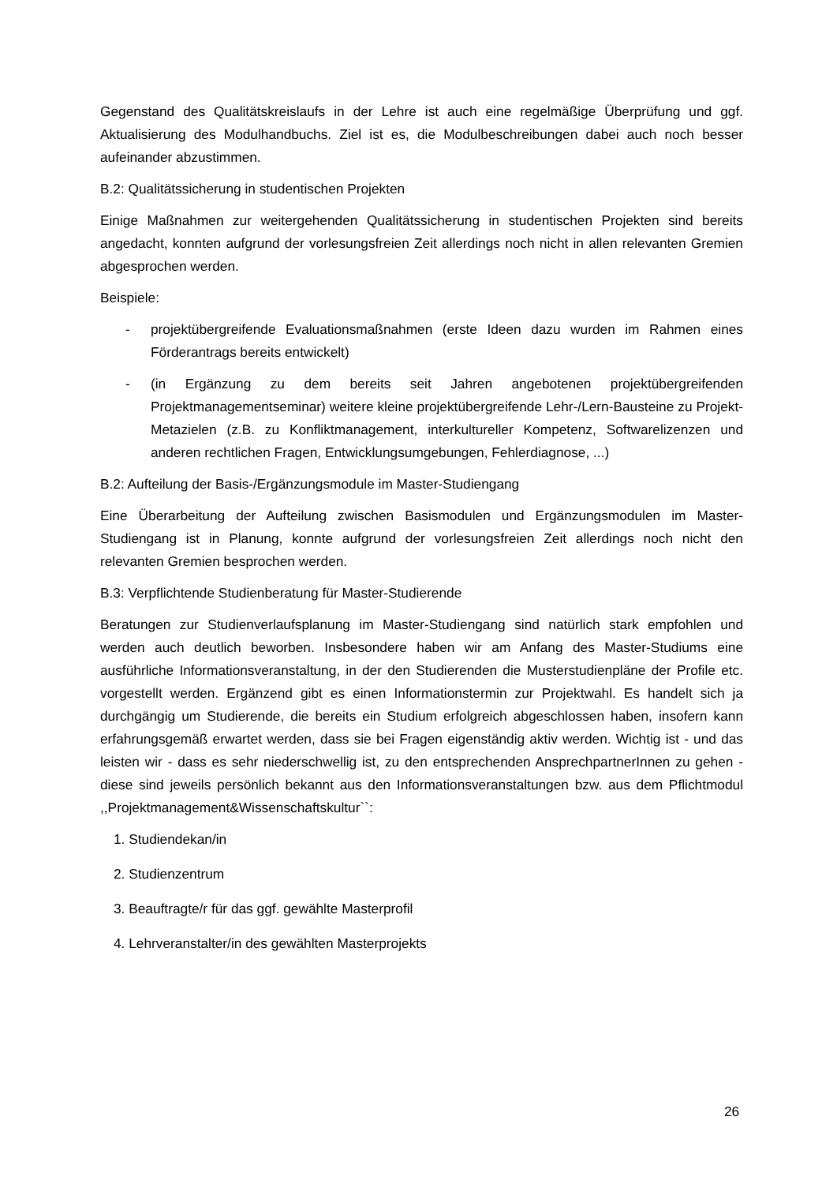Gegenstand des Qualitätskreislaufs in der Lehre ist auch eine regelmäßige Überprüfung und ggf. Aktualisierung des Modulhandbuchs. Ziel ist es, die Modulbeschreibungen dabei auch noch besser aufeinander abzustimmen.
B.2: Qualitätssicherung in studentischen Projekten
Einige Maßnahmen zur weitergehenden Qualitätssicherung in studentischen Projekten sind bereits angedacht, konnten aufgrund der vorlesungsfreien Zeit allerdings noch nicht in allen relevanten Gremien abgesprochen werden.
Beispiele:
- projektübergreifende Evaluationsmaßnahmen (erste Ideen dazu wurden im Rahmen eines Förderantrags bereits entwickelt)
- (in Ergänzung zu dem bereits seit Jahren angebotenen projektübergreifenden Projektmanagementseminar) weitere kleine projektübergreifende Lehr-/Lern-Bausteine zu Projekt-Metazielen (z.B. zu Konfliktmanagement, interkultureller Kompetenz, Softwarelizenzen und anderen rechtlichen Fragen, Entwicklungsumgebungen, Fehlerdiagnose, ...)
B.2: Aufteilung der Basis-/Ergänzungsmodule im Master-Studiengang
Eine Überarbeitung der Aufteilung zwischen Basismodulen und Ergänzungsmodulen im Master-Studiengang ist in Planung, konnte aufgrund der vorlesungsfreien Zeit allerdings noch nicht den relevanten Gremien besprochen werden.
B.3: Verpflichtende Studienberatung für Master-Studierende
Beratungen zur Studienverlaufsplanung im Master-Studiengang sind natürlich stark empfohlen und werden auch deutlich beworben. Insbesondere haben wir am Anfang des Master-Studiums eine ausführliche Informationsveranstaltung, in der den Studierenden die Musterstudienpläne der Profile etc. vorgestellt werden. Ergänzend gibt es einen Informationstermin zur Projektwahl. Es handelt sich ja durchgängig um Studierende, die bereits ein Studium erfolgreich abgeschlossen haben, insofern kann erfahrungsgemäß erwartet werden, dass sie bei Fragen eigenständig aktiv werden. Wichtig ist - und das leisten wir - dass es sehr niederschwellig ist, zu den entsprechenden AnsprechpartnerInnen zu gehen - diese sind jeweils persönlich bekannt aus den Informationsveranstaltungen bzw. aus dem Pflichtmodul ,,Projektmanagement&Wissenschaftskultur``:
1. Studiendekan/in
2. Studienzentrum
3. Beauftragte/r für das ggf. gewählte Masterprofil
4. Lehrveranstalter/in des gewählten Masterprojekts
26